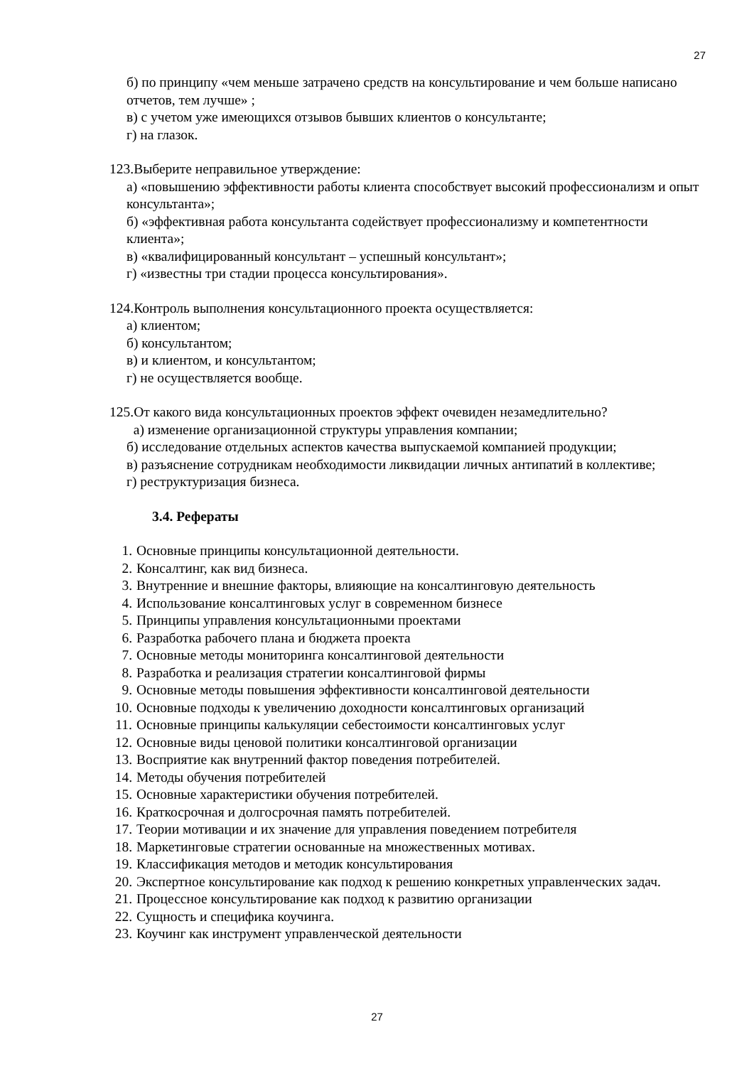27
б) по принципу «чем меньше затрачено средств на консультирование и чем больше написано отчетов, тем лучше» ;
в) с учетом уже имеющихся отзывов бывших клиентов о консультанте;
г) на глазок.
123.Выберите неправильное утверждение:
а) «повышению эффективности работы клиента способствует высокий профессионализм и опыт консультанта»;
б) «эффективная работа консультанта содействует профессионализму и компетентности клиента»;
в) «квалифицированный консультант – успешный консультант»;
г) «известны три стадии процесса консультирования».
124.Контроль выполнения консультационного проекта осуществляется:
а) клиентом;
б) консультантом;
в) и клиентом, и консультантом;
г) не осуществляется вообще.
125.От какого вида консультационных проектов эффект очевиден незамедлительно?
а) изменение организационной структуры управления компании;
б) исследование отдельных аспектов качества выпускаемой компанией продукции;
в) разъяснение сотрудникам необходимости ликвидации личных антипатий в коллективе;
г) реструктуризация бизнеса.
3.4. Рефераты
1. Основные принципы консультационной деятельности.
2. Консалтинг, как вид бизнеса.
3. Внутренние и внешние факторы, влияющие на консалтинговую деятельность
4. Использование консалтинговых услуг в современном бизнесе
5. Принципы управления консультационными проектами
6. Разработка рабочего плана и бюджета проекта
7. Основные методы мониторинга консалтинговой деятельности
8. Разработка и реализация стратегии консалтинговой фирмы
9. Основные методы повышения эффективности консалтинговой деятельности
10. Основные подходы к увеличению доходности консалтинговых организаций
11. Основные принципы калькуляции себестоимости консалтинговых услуг
12. Основные виды ценовой политики консалтинговой организации
13. Восприятие как внутренний фактор поведения потребителей.
14. Методы обучения потребителей
15. Основные характеристики обучения потребителей.
16. Краткосрочная и долгосрочная память потребителей.
17. Теории мотивации и их значение для управления поведением потребителя
18. Маркетинговые стратегии основанные на множественных мотивах.
19. Классификация методов и методик консультирования
20. Экспертное консультирование как подход к решению конкретных управленческих задач.
21. Процессное консультирование как подход к развитию организации
22. Сущность и специфика коучинга.
23. Коучинг как инструмент управленческой деятельности
27